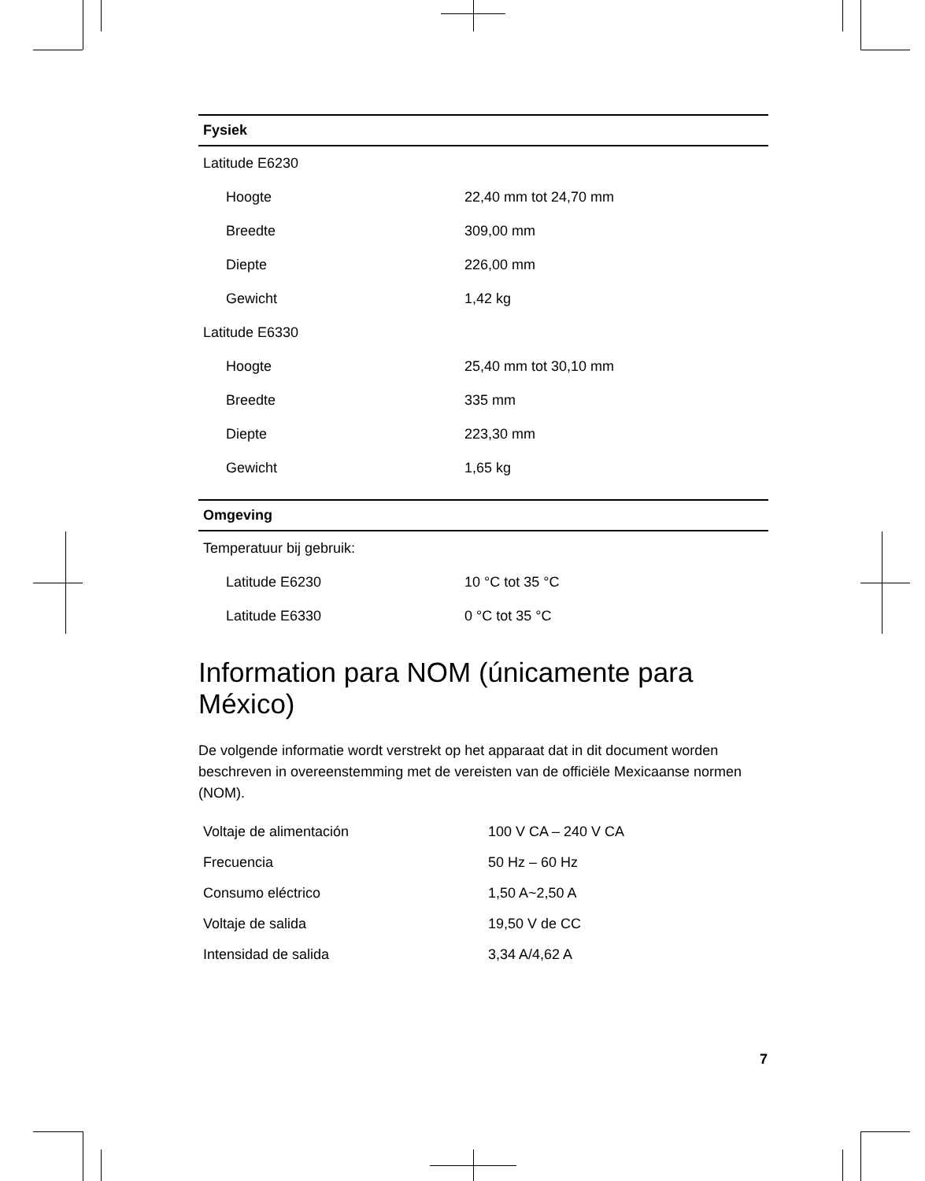| Fysiek | |
| --- | --- |
| Latitude E6230 | |
| Hoogte | 22,40 mm tot 24,70 mm |
| Breedte | 309,00 mm |
| Diepte | 226,00 mm |
| Gewicht | 1,42 kg |
| Latitude E6330 | |
| Hoogte | 25,40 mm tot 30,10 mm |
| Breedte | 335 mm |
| Diepte | 223,30 mm |
| Gewicht | 1,65 kg |
| Omgeving | |
| --- | --- |
| Temperatuur bij gebruik: | |
| Latitude E6230 | 10 °C tot 35 °C |
| Latitude E6330 | 0 °C tot 35 °C |
Information para NOM (únicamente para México)
De volgende informatie wordt verstrekt op het apparaat dat in dit document worden beschreven in overeenstemming met de vereisten van de officiële Mexicaanse normen (NOM).
| Voltaje de alimentación | 100 V CA – 240 V CA |
| Frecuencia | 50 Hz – 60 Hz |
| Consumo eléctrico | 1,50 A~2,50 A |
| Voltaje de salida | 19,50 V de CC |
| Intensidad de salida | 3,34 A/4,62 A |
7